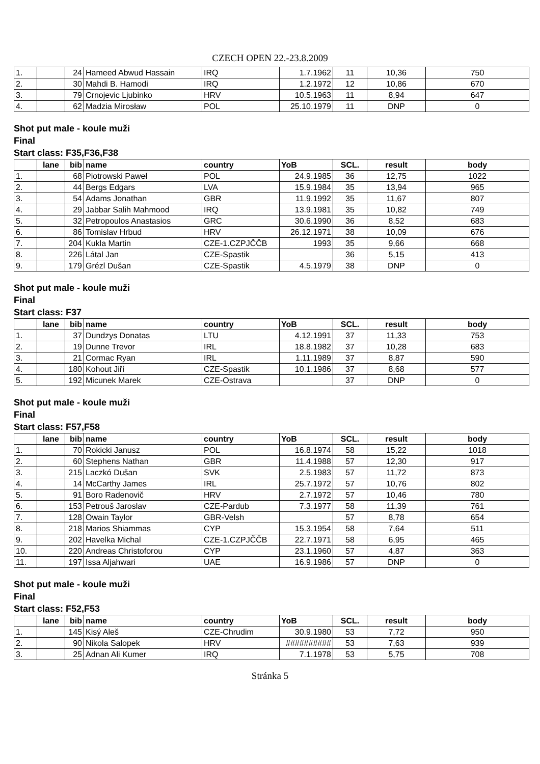CZECH OPEN 22.-23.8.2009
| 1. | | 24 | Hameed Abwud Hassain | IRQ | 1.7.1962 | 11 | 10,36 | 750 |
| 2. | | 30 | Mahdi B. Hamodi | IRQ | 1.2.1972 | 12 | 10,86 | 670 |
| 3. | | 79 | Crnojevic Ljubinko | HRV | 10.5.1963 | 11 | 8,94 | 647 |
| 4. | | 62 | Madzia Mirosław | POL | 25.10.1979 | 11 | DNP | 0 |
Shot put male - koule muži
Final
Start class: F35,F36,F38
| | lane | bib | name | country | YoB | SCL. | result | body |
| --- | --- | --- | --- | --- | --- | --- | --- | --- |
| 1. | | 68 | Piotrowski Paweł | POL | 24.9.1985 | 36 | 12,75 | 1022 |
| 2. | | 44 | Bergs Edgars | LVA | 15.9.1984 | 35 | 13,94 | 965 |
| 3. | | 54 | Adams Jonathan | GBR | 11.9.1992 | 35 | 11,67 | 807 |
| 4. | | 29 | Jabbar Salih Mahmood | IRQ | 13.9.1981 | 35 | 10,82 | 749 |
| 5. | | 32 | Petropoulos Anastasios | GRC | 30.6.1990 | 36 | 8,52 | 683 |
| 6. | | 86 | Tomislav Hrbud | HRV | 26.12.1971 | 38 | 10,09 | 676 |
| 7. | | 204 | Kukla Martin | CZE-1.CZPJČČB | 1993 | 35 | 9,66 | 668 |
| 8. | | 226 | Látal Jan | CZE-Spastik | | 36 | 5,15 | 413 |
| 9. | | 179 | Grézl Dušan | CZE-Spastik | 4.5.1979 | 38 | DNP | 0 |
Shot put male - koule muži
Final
Start class: F37
| | lane | bib | name | country | YoB | SCL. | result | body |
| --- | --- | --- | --- | --- | --- | --- | --- | --- |
| 1. | | 37 | Dundzys Donatas | LTU | 4.12.1991 | 37 | 11,33 | 753 |
| 2. | | 19 | Dunne Trevor | IRL | 18.8.1982 | 37 | 10,28 | 683 |
| 3. | | 21 | Cormac Ryan | IRL | 1.11.1989 | 37 | 8,87 | 590 |
| 4. | | 180 | Kohout Jiří | CZE-Spastik | 10.1.1986 | 37 | 8,68 | 577 |
| 5. | | 192 | Micunek Marek | CZE-Ostrava | | 37 | DNP | 0 |
Shot put male - koule muži
Final
Start class: F57,F58
| | lane | bib | name | country | YoB | SCL. | result | body |
| --- | --- | --- | --- | --- | --- | --- | --- | --- |
| 1. | | 70 | Rokicki Janusz | POL | 16.8.1974 | 58 | 15,22 | 1018 |
| 2. | | 60 | Stephens Nathan | GBR | 11.4.1988 | 57 | 12,30 | 917 |
| 3. | | 215 | Laczkó Dušan | SVK | 2.5.1983 | 57 | 11,72 | 873 |
| 4. | | 14 | McCarthy James | IRL | 25.7.1972 | 57 | 10,76 | 802 |
| 5. | | 91 | Boro Radenovič | HRV | 2.7.1972 | 57 | 10,46 | 780 |
| 6. | | 153 | Petrouš Jaroslav | CZE-Pardub | 7.3.1977 | 58 | 11,39 | 761 |
| 7. | | 128 | Owain Taylor | GBR-Velsh | | 57 | 8,78 | 654 |
| 8. | | 218 | Marios Shiammas | CYP | 15.3.1954 | 58 | 7,64 | 511 |
| 9. | | 202 | Havelka Michal | CZE-1.CZPJČČB | 22.7.1971 | 58 | 6,95 | 465 |
| 10. | | 220 | Andreas Christoforou | CYP | 23.1.1960 | 57 | 4,87 | 363 |
| 11. | | 197 | Issa Aljahwari | UAE | 16.9.1986 | 57 | DNP | 0 |
Shot put male - koule muži
Final
Start class: F52,F53
| | lane | bib | name | country | YoB | SCL. | result | body |
| --- | --- | --- | --- | --- | --- | --- | --- | --- |
| 1. | | 145 | Kisý Aleš | CZE-Chrudim | 30.9.1980 | 53 | 7,72 | 950 |
| 2. | | 90 | Nikola Salopek | HRV | ########## | 53 | 7,63 | 939 |
| 3. | | 25 | Adnan Ali Kumer | IRQ | 7.1.1978 | 53 | 5,75 | 708 |
Stránka 5